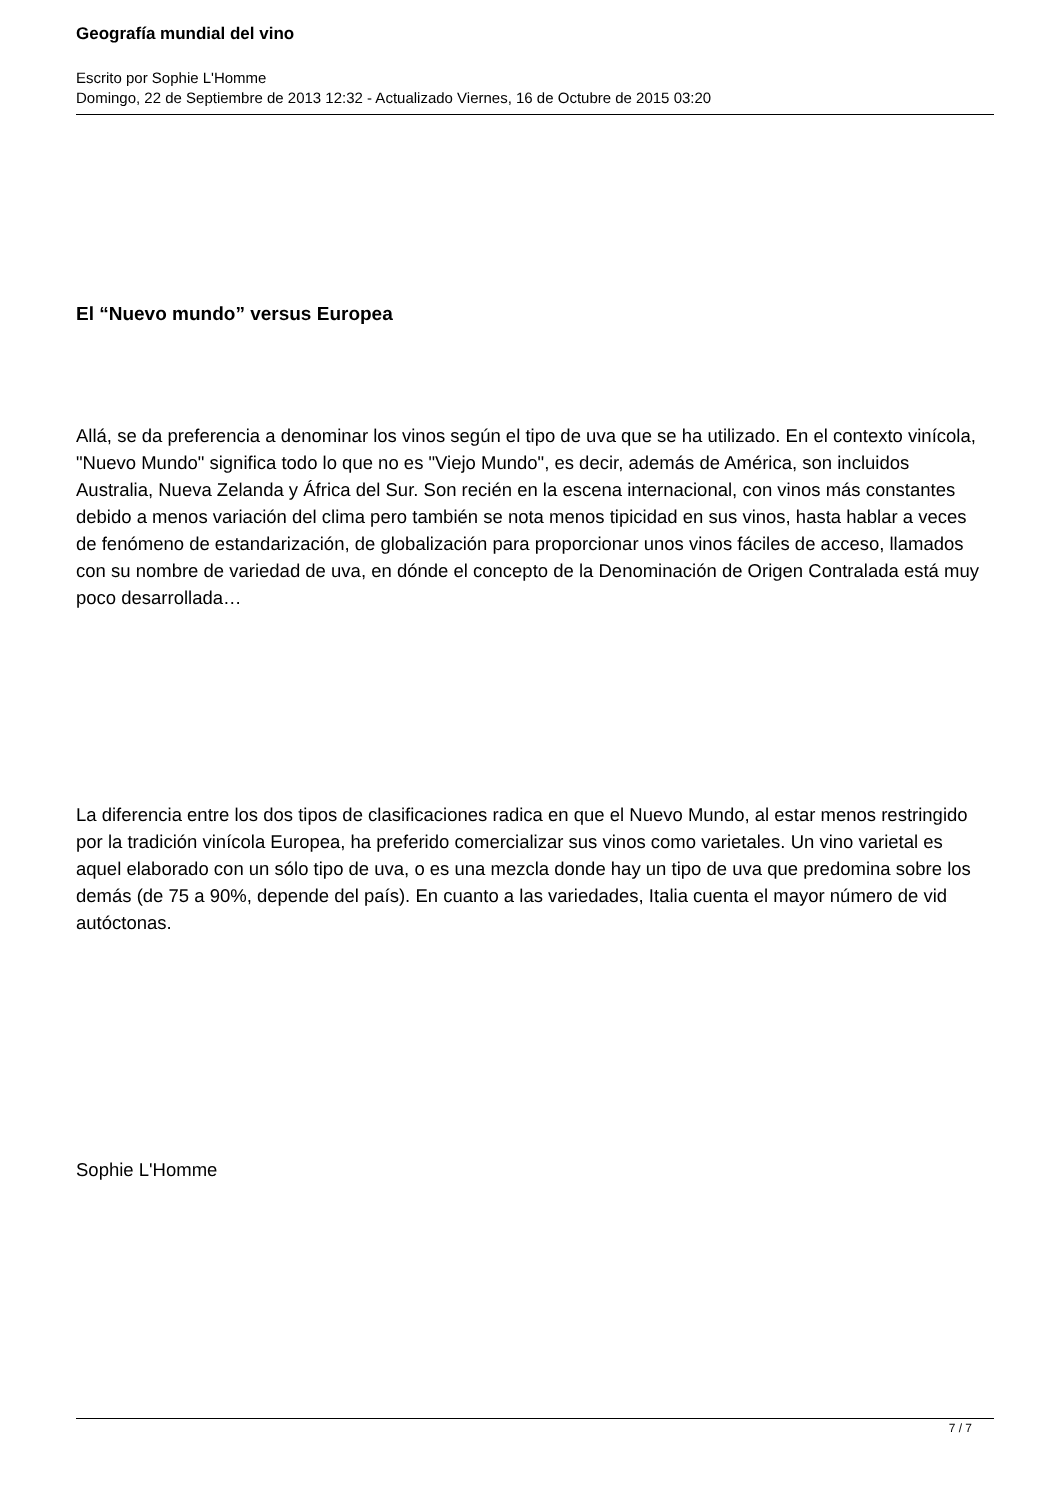Geografía mundial del vino
Escrito por Sophie L'Homme
Domingo, 22 de Septiembre de 2013 12:32 - Actualizado Viernes, 16 de Octubre de 2015 03:20
El “Nuevo mundo” versus Europea
Allá, se da preferencia a denominar los vinos según el tipo de uva que se ha utilizado. En el contexto vinícola, "Nuevo Mundo" significa todo lo que no es "Viejo Mundo", es decir, además de América, son incluidos Australia, Nueva Zelanda y África del Sur. Son recién en la escena internacional, con vinos más constantes debido a menos variación del clima pero también se nota menos tipicidad en sus vinos, hasta hablar a veces de fenómeno de estandarización, de globalización para proporcionar unos vinos fáciles de acceso, llamados con su nombre de variedad de uva, en dónde el concepto de la Denominación de Origen Contralada está muy poco desarrollada…
La diferencia entre los dos tipos de clasificaciones radica en que el Nuevo Mundo, al estar menos restringido por la tradición vinícola Europea, ha preferido comercializar sus vinos como varietales. Un vino varietal es aquel elaborado con un sólo tipo de uva, o es una mezcla donde hay un tipo de uva que predomina sobre los demás (de 75 a 90%, depende del país). En cuanto a las variedades, Italia cuenta el mayor número de vid autóctonas.
Sophie L'Homme
7 / 7